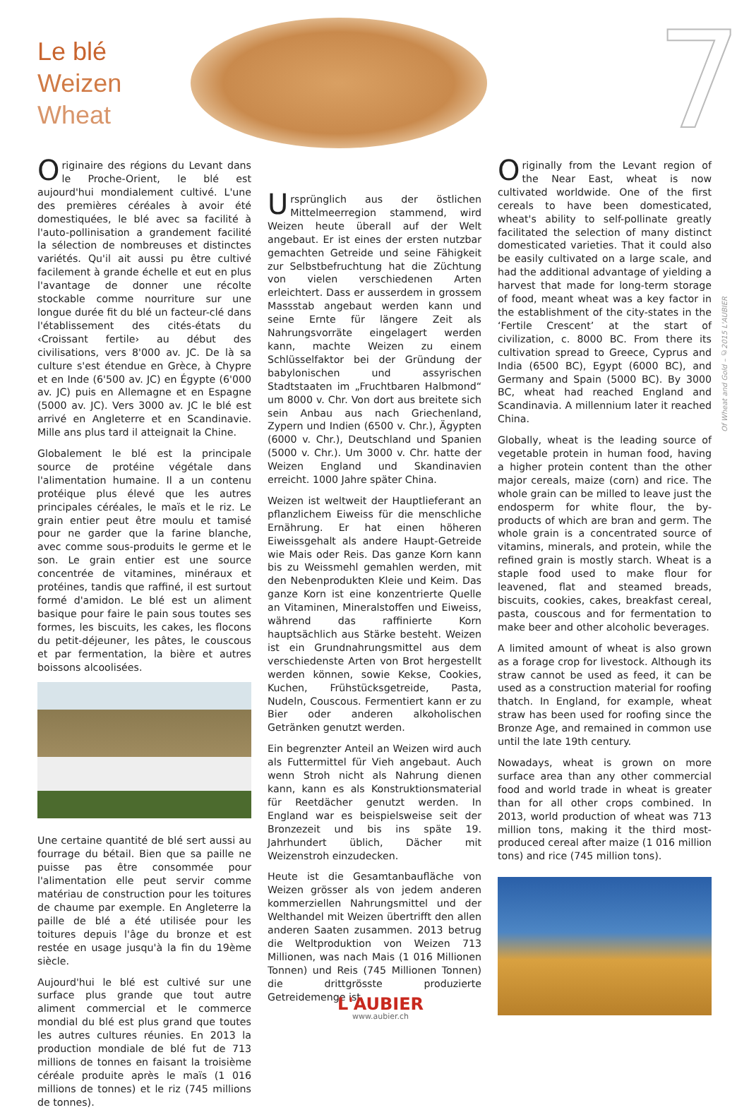Le blé
Weizen
Wheat
7
Of Wheat and Gold – ©2015 L'AUBIER
Originaire des régions du Levant dans le Proche-Orient, le blé est aujourd'hui mondialement cultivé. L'une des premières céréales à avoir été domestiquées, le blé avec sa facilité à l'auto-pollinisation a grandement facilité la sélection de nombreuses et distinctes variétés. Qu'il ait aussi pu être cultivé facilement à grande échelle et eut en plus l'avantage de donner une récolte stockable comme nourriture sur une longue durée fit du blé un facteur-clé dans l'établissement des cités-états du ‹Croissant fertile› au début des civilisations, vers 8'000 av. JC. De là sa culture s'est étendue en Grèce, à Chypre et en Inde (6'500 av. JC) en Égypte (6'000 av. JC) puis en Allemagne et en Espagne (5000 av. JC). Vers 3000 av. JC le blé est arrivé en Angleterre et en Scandinavie. Mille ans plus tard il atteignait la Chine.
Globalement le blé est la principale source de protéine végétale dans l'alimentation humaine. Il a un contenu protéique plus élevé que les autres principales céréales, le maïs et le riz. Le grain entier peut être moulu et tamisé pour ne garder que la farine blanche, avec comme sous-produits le germe et le son. Le grain entier est une source concentrée de vitamines, minéraux et protéines, tandis que raffiné, il est surtout formé d'amidon. Le blé est un aliment basique pour faire le pain sous toutes ses formes, les biscuits, les cakes, les flocons du petit-déjeuner, les pâtes, le couscous et par fermentation, la bière et autres boissons alcoolisées.
Une certaine quantité de blé sert aussi au fourrage du bétail. Bien que sa paille ne puisse pas être consommée pour l'alimentation elle peut servir comme matériau de construction pour les toitures de chaume par exemple. En Angleterre la paille de blé a été utilisée pour les toitures depuis l'âge du bronze et est restée en usage jusqu'à la fin du 19ème siècle.
Aujourd'hui le blé est cultivé sur une surface plus grande que tout autre aliment commercial et le commerce mondial du blé est plus grand que toutes les autres cultures réunies. En 2013 la production mondiale de blé fut de 713 millions de tonnes en faisant la troisième céréale produite après le maïs (1 016 millions de tonnes) et le riz (745 millions de tonnes).
Ursprünglich aus der östlichen Mittelmeerregion stammend, wird Weizen heute überall auf der Welt angebaut. Er ist eines der ersten nutzbar gemachten Getreide und seine Fähigkeit zur Selbstbefruchtung hat die Züchtung von vielen verschiedenen Arten erleichtert. Dass er ausserdem in grossem Massstab angebaut werden kann und seine Ernte für längere Zeit als Nahrungsvorräte eingelagert werden kann, machte Weizen zu einem Schlüsselfaktor bei der Gründung der babylonischen und assyrischen Stadtstaaten im „Fruchtbaren Halbmond“ um 8000 v. Chr. Von dort aus breitete sich sein Anbau aus nach Griechenland, Zypern und Indien (6500 v. Chr.), Ägypten (6000 v. Chr.), Deutschland und Spanien (5000 v. Chr.). Um 3000 v. Chr. hatte der Weizen England und Skandinavien erreicht. 1000 Jahre später China.
Weizen ist weltweit der Hauptlieferant an pflanzlichem Eiweiss für die menschliche Ernährung. Er hat einen höheren Eiweissgehalt als andere Haupt-Getreide wie Mais oder Reis. Das ganze Korn kann bis zu Weissmehl gemahlen werden, mit den Nebenprodukten Kleie und Keim. Das ganze Korn ist eine konzentrierte Quelle an Vitaminen, Mineralstoffen und Eiweiss, während das raffinierte Korn hauptsächlich aus Stärke besteht. Weizen ist ein Grundnahrungsmittel aus dem verschiedenste Arten von Brot hergestellt werden können, sowie Kekse, Cookies, Kuchen, Frühstücksgetreide, Pasta, Nudeln, Couscous. Fermentiert kann er zu Bier oder anderen alkoholischen Getränken genutzt werden.
Ein begrenzter Anteil an Weizen wird auch als Futtermittel für Vieh angebaut. Auch wenn Stroh nicht als Nahrung dienen kann, kann es als Konstruktionsmaterial für Reetdächer genutzt werden. In England war es beispielsweise seit der Bronzezeit und bis ins späte 19. Jahrhundert üblich, Dächer mit Weizenstroh einzudecken.
Heute ist die Gesamtanbaufläche von Weizen grösser als von jedem anderen kommerziellen Nahrungsmittel und der Welthandel mit Weizen übertrifft den allen anderen Saaten zusammen. 2013 betrug die Weltproduktion von Weizen 713 Millionen, was nach Mais (1 016 Millionen Tonnen) und Reis (745 Millionen Tonnen) die drittgrösste produzierte Getreidemenge ist.
Originally from the Levant region of the Near East, wheat is now cultivated worldwide. One of the first cereals to have been domesticated, wheat's ability to self-pollinate greatly facilitated the selection of many distinct domesticated varieties. That it could also be easily cultivated on a large scale, and had the additional advantage of yielding a harvest that made for long-term storage of food, meant wheat was a key factor in the establishment of the city-states in the ‘Fertile Crescent’ at the start of civilization, c. 8000 BC. From there its cultivation spread to Greece, Cyprus and India (6500 BC), Egypt (6000 BC), and Germany and Spain (5000 BC). By 3000 BC, wheat had reached England and Scandinavia. A millennium later it reached China.
Globally, wheat is the leading source of vegetable protein in human food, having a higher protein content than the other major cereals, maize (corn) and rice. The whole grain can be milled to leave just the endosperm for white flour, the by-products of which are bran and germ. The whole grain is a concentrated source of vitamins, minerals, and protein, while the refined grain is mostly starch. Wheat is a staple food used to make flour for leavened, flat and steamed breads, biscuits, cookies, cakes, breakfast cereal, pasta, couscous and for fermentation to make beer and other alcoholic beverages.
A limited amount of wheat is also grown as a forage crop for livestock. Although its straw cannot be used as feed, it can be used as a construction material for roofing thatch. In England, for example, wheat straw has been used for roofing since the Bronze Age, and remained in common use until the late 19th century.
Nowadays, wheat is grown on more surface area than any other commercial food and world trade in wheat is greater than for all other crops combined. In 2013, world production of wheat was 713 million tons, making it the third most-produced cereal after maize (1 016 million tons) and rice (745 million tons).
L'AUBIER
www.aubier.ch